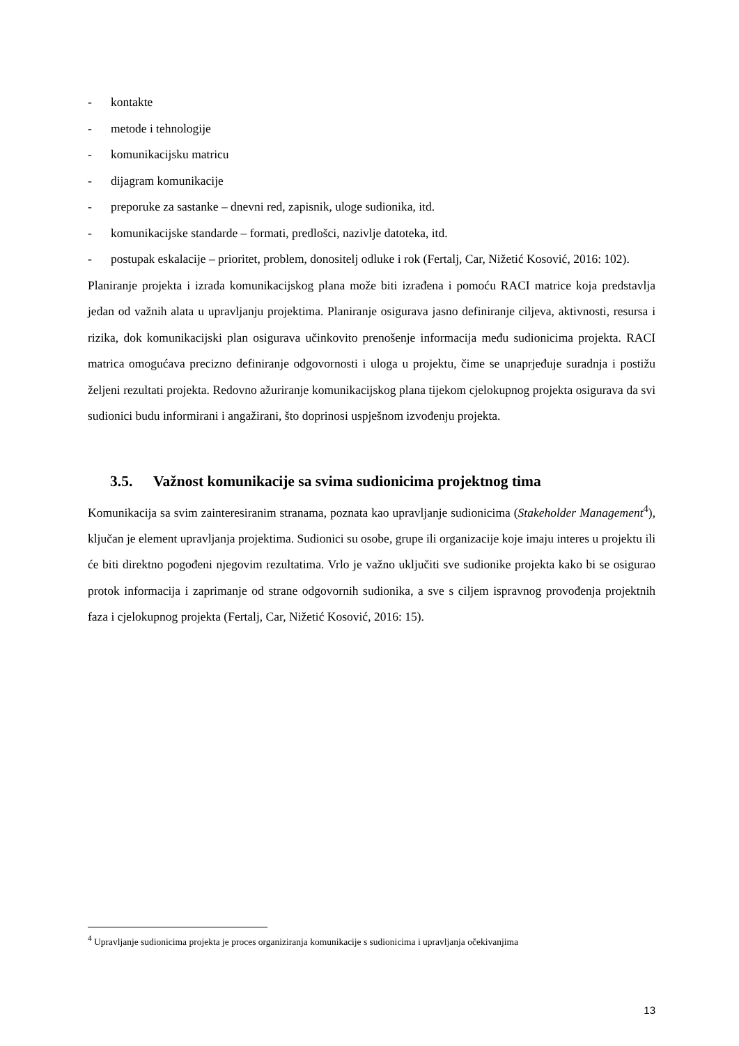- kontakte
- metode i tehnologije
- komunikacijsku matricu
- dijagram komunikacije
- preporuke za sastanke – dnevni red, zapisnik, uloge sudionika, itd.
- komunikacijske standarde – formati, predlošci, nazivlje datoteka, itd.
- postupak eskalacije – prioritet, problem, donositelj odluke i rok (Fertalj, Car, Nižetić Kosović, 2016: 102).
Planiranje projekta i izrada komunikacijskog plana može biti izrađena i pomoću RACI matrice koja predstavlja jedan od važnih alata u upravljanju projektima. Planiranje osigurava jasno definiranje ciljeva, aktivnosti, resursa i rizika, dok komunikacijski plan osigurava učinkovito prenošenje informacija među sudionicima projekta. RACI matrica omogućava precizno definiranje odgovornosti i uloga u projektu, čime se unaprjeđuje suradnja i postižu željeni rezultati projekta. Redovno ažuriranje komunikacijskog plana tijekom cjelokupnog projekta osigurava da svi sudionici budu informirani i angažirani, što doprinosi uspješnom izvođenju projekta.
3.5. Važnost komunikacije sa svima sudionicima projektnog tima
Komunikacija sa svim zainteresiranim stranama, poznata kao upravljanje sudionicima (Stakeholder Management<sup>4</sup>), ključan je element upravljanja projektima. Sudionici su osobe, grupe ili organizacije koje imaju interes u projektu ili će biti direktno pogođeni njegovim rezultatima. Vrlo je važno uključiti sve sudionike projekta kako bi se osigurao protok informacija i zaprimanje od strane odgovornih sudionika, a sve s ciljem ispravnog provođenja projektnih faza i cjelokupnog projekta (Fertalj, Car, Nižetić Kosović, 2016: 15).
<sup>4</sup> Upravljanje sudionicima projekta je proces organiziranja komunikacije s sudionicima i upravljanja očekivanjima
13